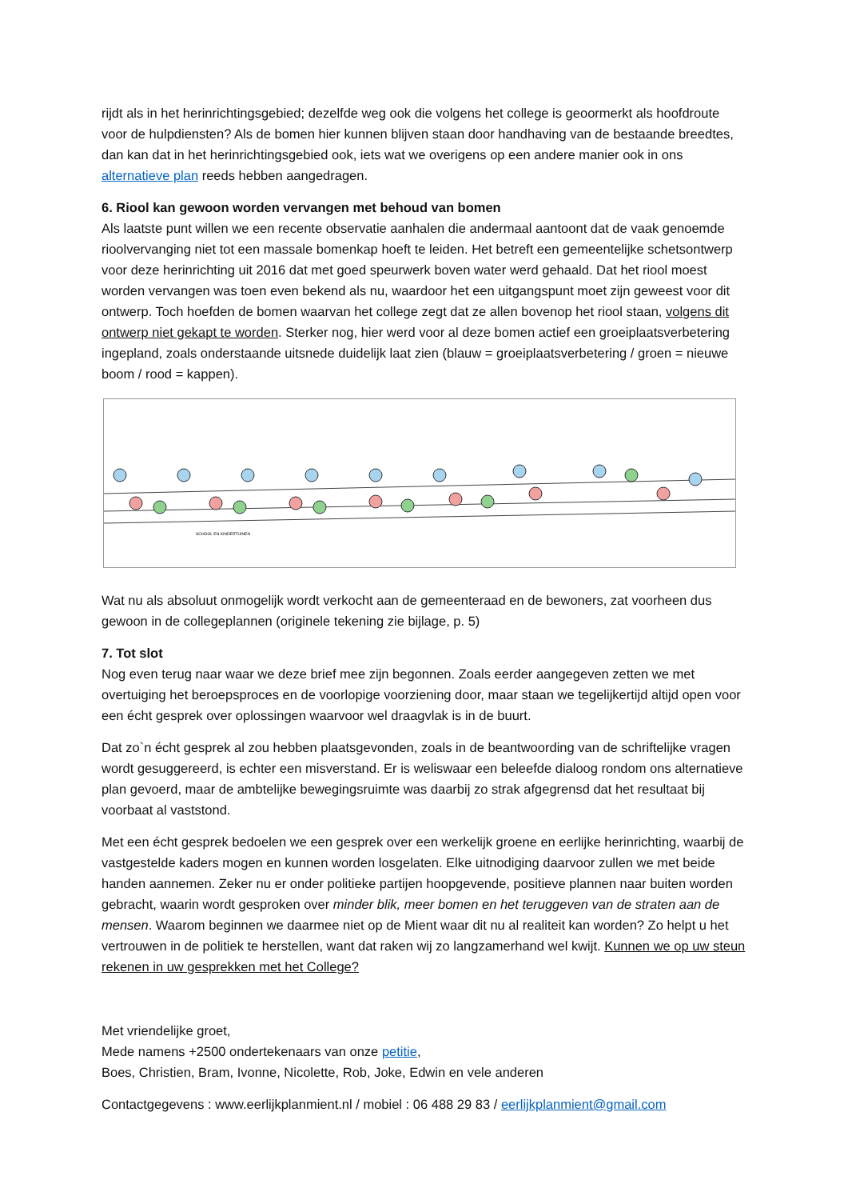rijdt als in het herinrichtingsgebied; dezelfde weg ook die volgens het college is geoormerkt als hoofdroute voor de hulpdiensten? Als de bomen hier kunnen blijven staan door handhaving van de bestaande breedtes, dan kan dat in het herinrichtingsgebied ook, iets wat we overigens op een andere manier ook in ons alternatieve plan reeds hebben aangedragen.
6. Riool kan gewoon worden vervangen met behoud van bomen
Als laatste punt willen we een recente observatie aanhalen die andermaal aantoont dat de vaak genoemde rioolvervanging niet tot een massale bomenkap hoeft te leiden. Het betreft een gemeentelijke schetsontwerp voor deze herinrichting uit 2016 dat met goed speurwerk boven water werd gehaald. Dat het riool moest worden vervangen was toen even bekend als nu, waardoor het een uitgangspunt moet zijn geweest voor dit ontwerp. Toch hoefden de bomen waarvan het college zegt dat ze allen bovenop het riool staan, volgens dit ontwerp niet gekapt te worden. Sterker nog, hier werd voor al deze bomen actief een groeiplaatsverbetering ingepland, zoals onderstaande uitsnede duidelijk laat zien (blauw = groeiplaatsverbetering / groen = nieuwe boom / rood = kappen).
SCHOOL EN KINDERTUINEN
Wat nu als absoluut onmogelijk wordt verkocht aan de gemeenteraad en de bewoners, zat voorheen dus gewoon in de collegeplannen (originele tekening zie bijlage, p. 5)
7. Tot slot
Nog even terug naar waar we deze brief mee zijn begonnen. Zoals eerder aangegeven zetten we met overtuiging het beroepsproces en de voorlopige voorziening door, maar staan we tegelijkertijd altijd open voor een écht gesprek over oplossingen waarvoor wel draagvlak is in de buurt.
Dat zo`n écht gesprek al zou hebben plaatsgevonden, zoals in de beantwoording van de schriftelijke vragen wordt gesuggereerd, is echter een misverstand. Er is weliswaar een beleefde dialoog rondom ons alternatieve plan gevoerd, maar de ambtelijke bewegingsruimte was daarbij zo strak afgegrensd dat het resultaat bij voorbaat al vaststond.
Met een écht gesprek bedoelen we een gesprek over een werkelijk groene en eerlijke herinrichting, waarbij de vastgestelde kaders mogen en kunnen worden losgelaten. Elke uitnodiging daarvoor zullen we met beide handen aannemen. Zeker nu er onder politieke partijen hoopgevende, positieve plannen naar buiten worden gebracht, waarin wordt gesproken over minder blik, meer bomen en het teruggeven van de straten aan de mensen. Waarom beginnen we daarmee niet op de Mient waar dit nu al realiteit kan worden? Zo helpt u het vertrouwen in de politiek te herstellen, want dat raken wij zo langzamerhand wel kwijt. Kunnen we op uw steun rekenen in uw gesprekken met het College?
Met vriendelijke groet,
Mede namens +2500 ondertekenaars van onze petitie,
Boes, Christien, Bram, Ivonne, Nicolette, Rob, Joke, Edwin en vele anderen
Contactgegevens : www.eerlijkplanmient.nl / mobiel : 06 488 29 83 / eerlijkplanmient@gmail.com